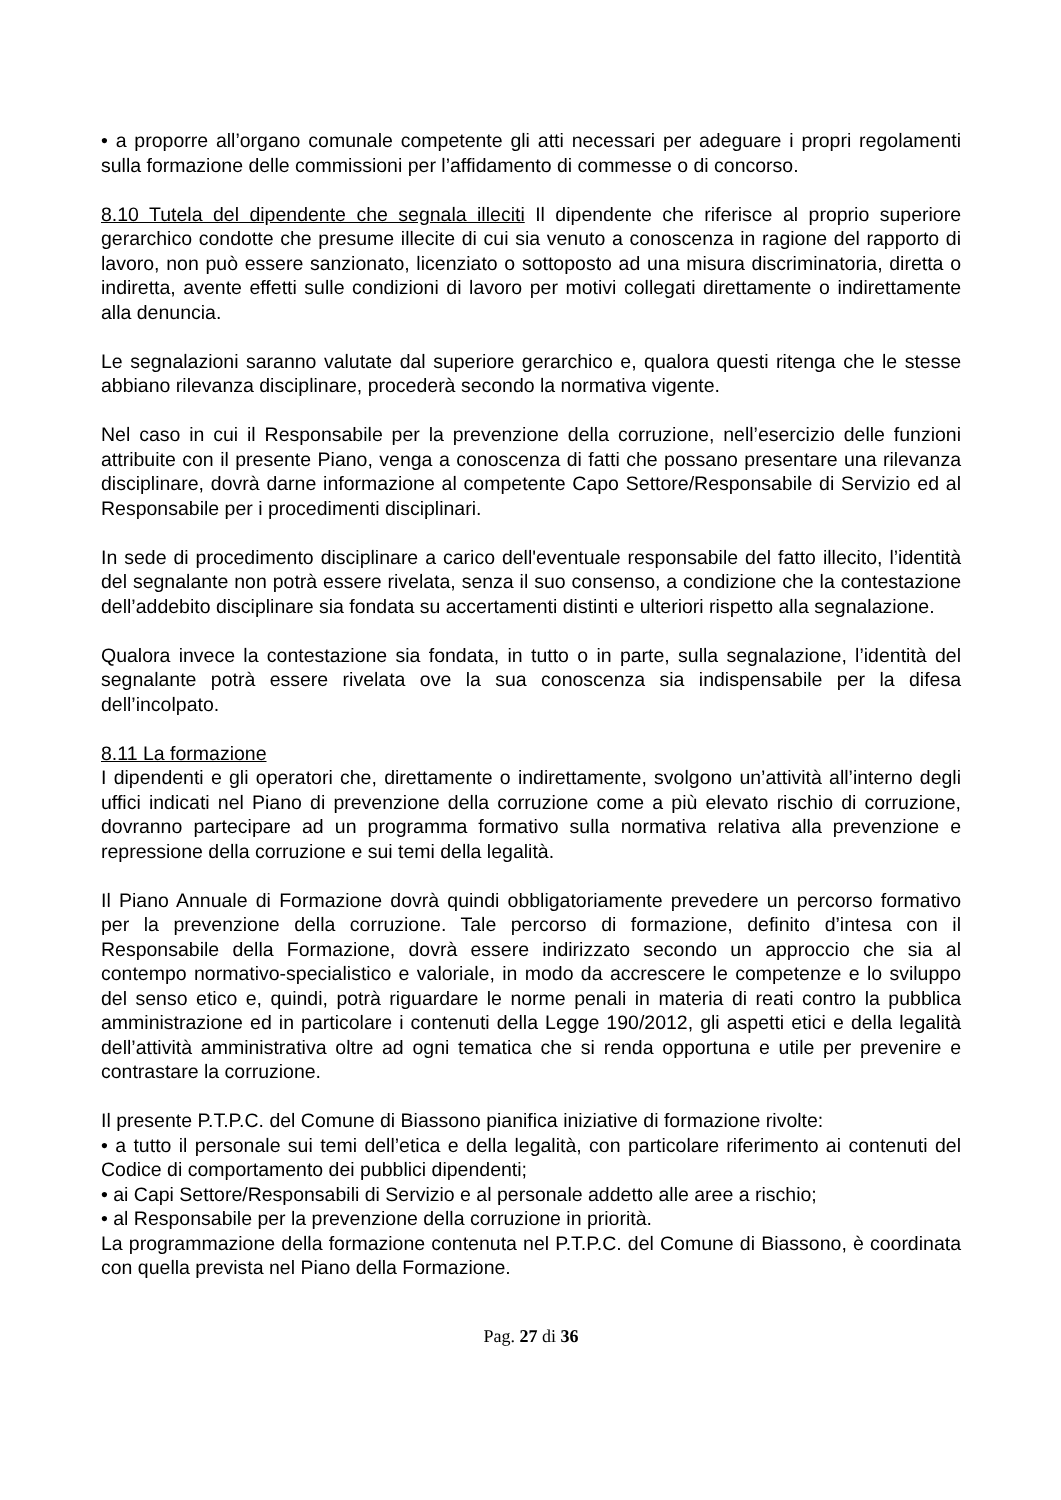• a proporre all’organo comunale competente gli atti necessari per adeguare i propri regolamenti sulla formazione delle commissioni per l’affidamento di commesse o di concorso.
8.10 Tutela del dipendente che segnala illeciti Il dipendente che riferisce al proprio superiore gerarchico condotte che presume illecite di cui sia venuto a conoscenza in ragione del rapporto di lavoro, non può essere sanzionato, licenziato o sottoposto ad una misura discriminatoria, diretta o indiretta, avente effetti sulle condizioni di lavoro per motivi collegati direttamente o indirettamente alla denuncia.
Le segnalazioni saranno valutate dal superiore gerarchico e, qualora questi ritenga che le stesse abbiano rilevanza disciplinare, procederà secondo la normativa vigente.
Nel caso in cui il Responsabile per la prevenzione della corruzione, nell’esercizio delle funzioni attribuite con il presente Piano, venga a conoscenza di fatti che possano presentare una rilevanza disciplinare, dovrà darne informazione al competente Capo Settore/Responsabile di Servizio ed al Responsabile per i procedimenti disciplinari.
In sede di procedimento disciplinare a carico dell'eventuale responsabile del fatto illecito, l’identità del segnalante non potrà essere rivelata, senza il suo consenso, a condizione che la contestazione dell’addebito disciplinare sia fondata su accertamenti distinti e ulteriori rispetto alla segnalazione.
Qualora invece la contestazione sia fondata, in tutto o in parte, sulla segnalazione, l’identità del segnalante potrà essere rivelata ove la sua conoscenza sia indispensabile per la difesa dell’incolpato.
8.11 La formazione
I dipendenti e gli operatori che, direttamente o indirettamente, svolgono un’attività all’interno degli uffici indicati nel Piano di prevenzione della corruzione come a più elevato rischio di corruzione, dovranno partecipare ad un programma formativo sulla normativa relativa alla prevenzione e repressione della corruzione e sui temi della legalità.
Il Piano Annuale di Formazione dovrà quindi obbligatoriamente prevedere un percorso formativo per la prevenzione della corruzione. Tale percorso di formazione, definito d’intesa con il Responsabile della Formazione, dovrà essere indirizzato secondo un approccio che sia al contempo normativo-specialistico e valoriale, in modo da accrescere le competenze e lo sviluppo del senso etico e, quindi, potrà riguardare le norme penali in materia di reati contro la pubblica amministrazione ed in particolare i contenuti della Legge 190/2012, gli aspetti etici e della legalità dell’attività amministrativa oltre ad ogni tematica che si renda opportuna e utile per prevenire e contrastare la corruzione.
Il presente P.T.P.C. del Comune di Biassono pianifica iniziative di formazione rivolte:
• a tutto il personale sui temi dell’etica e della legalità, con particolare riferimento ai contenuti del Codice di comportamento dei pubblici dipendenti;
• ai Capi Settore/Responsabili di Servizio e al personale addetto alle aree a rischio;
• al Responsabile per la prevenzione della corruzione in priorità.
La programmazione della formazione contenuta nel P.T.P.C. del Comune di Biassono, è coordinata con quella prevista nel Piano della Formazione.
Pag. 27 di 36